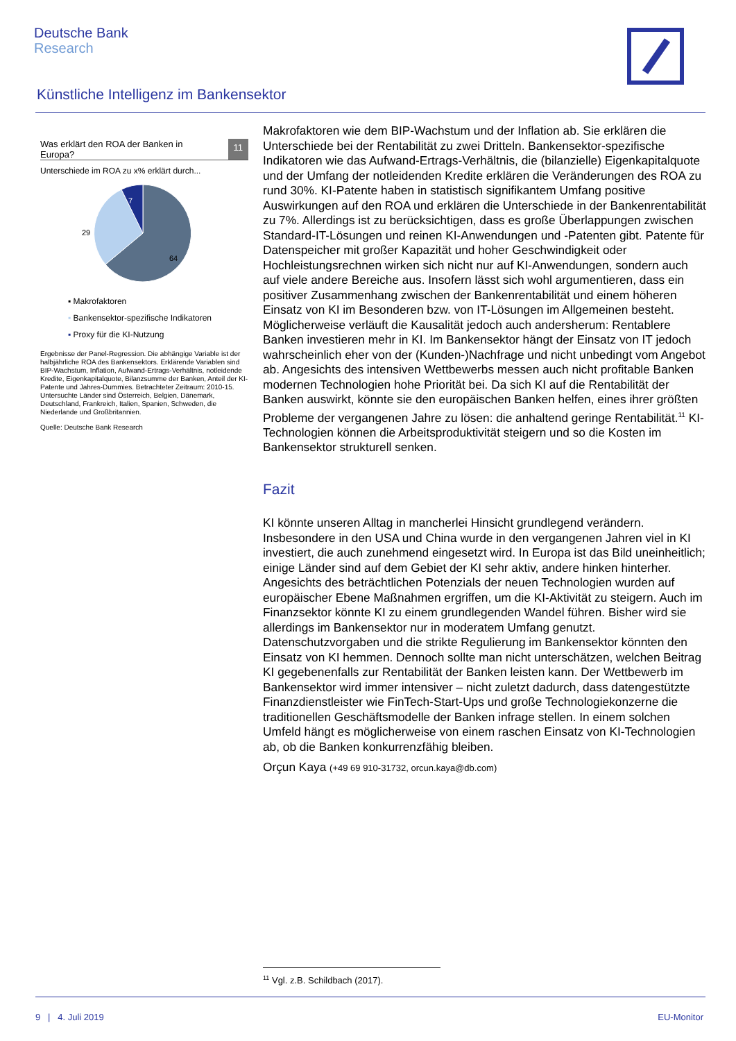Deutsche Bank
Research
Künstliche Intelligenz im Bankensektor
Was erklärt den ROA der Banken in
Europa? 11
Unterschiede im ROA zu x% erklärt durch...
7
29
64
▪ Makrofaktoren
▪ Bankensektor-spezifische Indikatoren
▪ Proxy für die KI-Nutzung
Ergebnisse der Panel-Regression. Die abhängige Variable ist der halbjährliche ROA des Bankensektors. Erklärende Variablen sind BIP-Wachstum, Inflation, Aufwand-Ertrags-Verhältnis, notleidende Kredite, Eigenkapitalquote, Bilanzsumme der Banken, Anteil der KI-Patente und Jahres-Dummies. Betrachteter Zeitraum: 2010-15. Untersuchte Länder sind Österreich, Belgien, Dänemark, Deutschland, Frankreich, Italien, Spanien, Schweden, die Niederlande und Großbritannien.
Quelle: Deutsche Bank Research
Makrofaktoren wie dem BIP-Wachstum und der Inflation ab. Sie erklären die Unterschiede bei der Rentabilität zu zwei Dritteln. Bankensektor-spezifische Indikatoren wie das Aufwand-Ertrags-Verhältnis, die (bilanzielle) Eigenkapitalquote und der Umfang der notleidenden Kredite erklären die Veränderungen des ROA zu rund 30%. KI-Patente haben in statistisch signifikantem Umfang positive Auswirkungen auf den ROA und erklären die Unterschiede in der Bankenrentabilität zu 7%. Allerdings ist zu berücksichtigen, dass es große Überlappungen zwischen Standard-IT-Lösungen und reinen KI-Anwendungen und -Patenten gibt. Patente für Datenspeicher mit großer Kapazität und hoher Geschwindigkeit oder Hochleistungsrechnen wirken sich nicht nur auf KI-Anwendungen, sondern auch auf viele andere Bereiche aus. Insofern lässt sich wohl argumentieren, dass ein positiver Zusammenhang zwischen der Bankenrentabilität und einem höheren Einsatz von KI im Besonderen bzw. von IT-Lösungen im Allgemeinen besteht. Möglicherweise verläuft die Kausalität jedoch auch andersherum: Rentablere Banken investieren mehr in KI. Im Bankensektor hängt der Einsatz von IT jedoch wahrscheinlich eher von der (Kunden-)Nachfrage und nicht unbedingt vom Angebot ab. Angesichts des intensiven Wettbewerbs messen auch nicht profitable Banken modernen Technologien hohe Priorität bei. Da sich KI auf die Rentabilität der Banken auswirkt, könnte sie den europäischen Banken helfen, eines ihrer größten Probleme der vergangenen Jahre zu lösen: die anhaltend geringe Rentabilität.<sup>11</sup> KI-Technologien können die Arbeitsproduktivität steigern und so die Kosten im Bankensektor strukturell senken.
Fazit
KI könnte unseren Alltag in mancherlei Hinsicht grundlegend verändern. Insbesondere in den USA und China wurde in den vergangenen Jahren viel in KI investiert, die auch zunehmend eingesetzt wird. In Europa ist das Bild uneinheitlich; einige Länder sind auf dem Gebiet der KI sehr aktiv, andere hinken hinterher. Angesichts des beträchtlichen Potenzials der neuen Technologien wurden auf europäischer Ebene Maßnahmen ergriffen, um die KI-Aktivität zu steigern. Auch im Finanzsektor könnte KI zu einem grundlegenden Wandel führen. Bisher wird sie allerdings im Bankensektor nur in moderatem Umfang genutzt. Datenschutzvorgaben und die strikte Regulierung im Bankensektor könnten den Einsatz von KI hemmen. Dennoch sollte man nicht unterschätzen, welchen Beitrag KI gegebenenfalls zur Rentabilität der Banken leisten kann. Der Wettbewerb im Bankensektor wird immer intensiver – nicht zuletzt dadurch, dass datengestützte Finanzdienstleister wie FinTech-Start-Ups und große Technologiekonzerne die traditionellen Geschäftsmodelle der Banken infrage stellen. In einem solchen Umfeld hängt es möglicherweise von einem raschen Einsatz von KI-Technologien ab, ob die Banken konkurrenzfähig bleiben.
Orçun Kaya (+49 69 910-31732, orcun.kaya@db.com)
<sup>11</sup> Vgl. z.B. Schildbach (2017).
9 | 4. Juli 2019 EU-Monitor